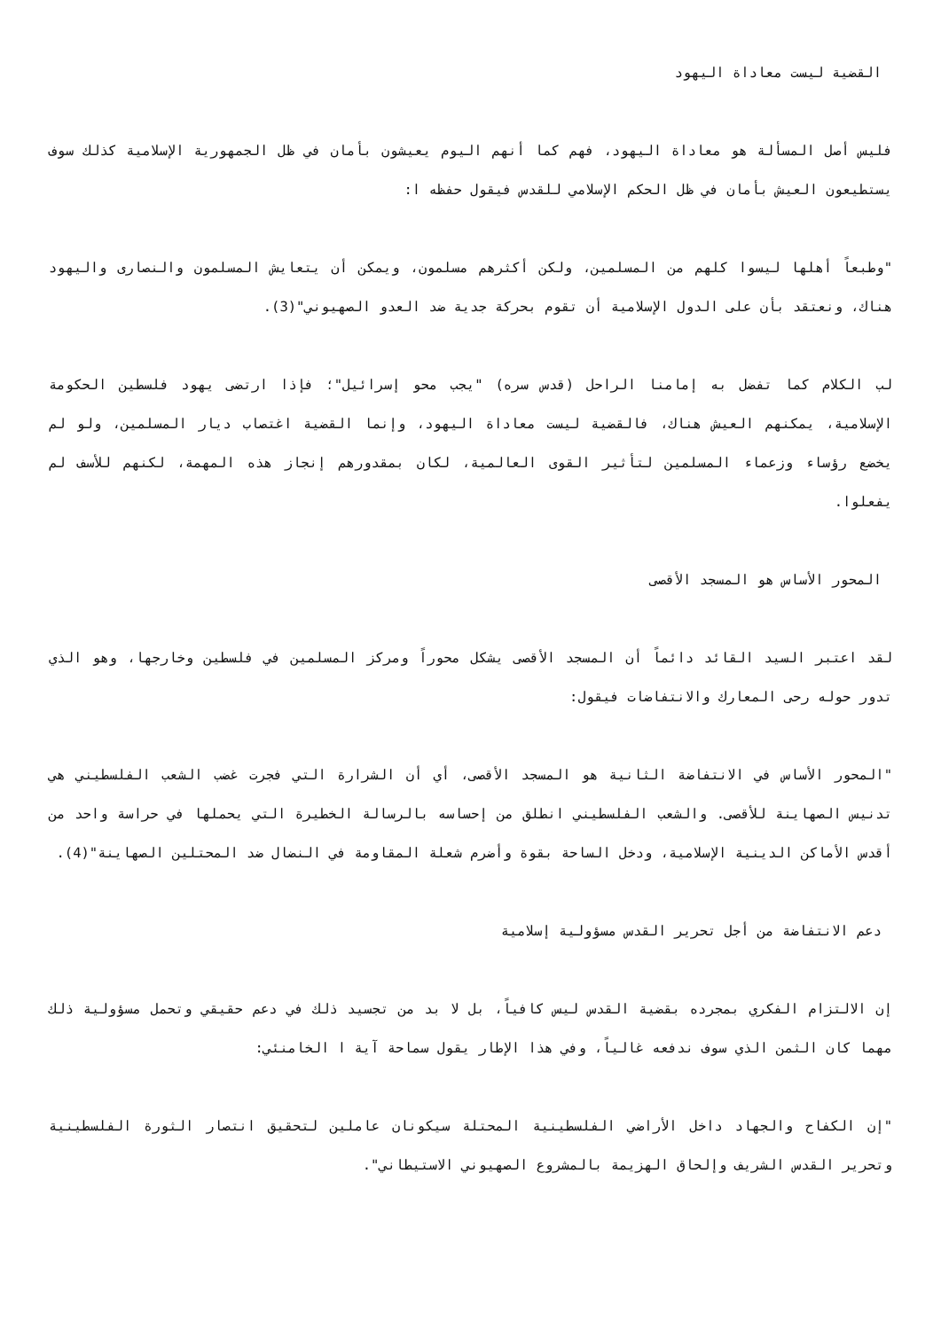القضية ليست معاداة اليهود
فليس أصل المسألة هو معاداة اليهود، فهم كما أنهم اليوم يعيشون بأمان في ظل الجمهورية الإسلامية كذلك سوف يستطيعون العيش بأمان في ظل الحكم الإسلامي للقدس فيقول حفظه ا:
"وطبعاً أهلها ليسوا كلهم من المسلمين، ولكن أكثرهم مسلمون، ويمكن أن يتعايش المسلمون والنصارى واليهود هناك، ونعتقد بأن على الدول الإسلامية أن تقوم بحركة جدية ضد العدو الصهيوني"(3).
لب الكلام كما تفضل به إمامنا الراحل (قدس سره) "يجب محو إسرائيل"؛ فإذا ارتضى يهود فلسطين الحكومة الإسلامية، يمكنهم العيش هناك، فالقضية ليست معاداة اليهود، وإنما القضية اغتصاب ديار المسلمين، ولو لم يخضع رؤساء وزعماء المسلمين لتأثير القوى العالمية، لكان بمقدورهم إنجاز هذه المهمة، لكنهم للأسف لم يفعلوا.
المحور الأساس هو المسجد الأقصى
لقد اعتبر السيد القائد دائماً أن المسجد الأقصى يشكل محوراً ومركز المسلمين في فلسطين وخارجها، وهو الذي تدور حوله رحى المعارك والانتفاضات فيقول:
"المحور الأساس في الانتفاضة الثانية هو المسجد الأقصى، أي أن الشرارة التي فجرت غضب الشعب الفلسطيني هي تدنيس الصهاينة للأقصى. والشعب الفلسطيني انطلق من إحساسه بالرسالة الخطيرة التي يحملها في حراسة واحد من أقدس الأماكن الدينية الإسلامية، ودخل الساحة بقوة وأضرم شعلة المقاومة في النضال ضد المحتلين الصهاينة"(4).
دعم الانتفاضة من أجل تحرير القدس مسؤولية إسلامية
إن الالتزام الفكري بمجرده بقضية القدس ليس كافياً، بل لا بد من تجسيد ذلك في دعم حقيقي وتحمل مسؤولية ذلك مهما كان الثمن الذي سوف ندفعه غالياً، وفي هذا الإطار يقول سماحة آية ا الخامنئي:
"إن الكفاح والجهاد داخل الأراضي الفلسطينية المحتلة سيكونان عاملين لتحقيق انتصار الثورة الفلسطينية وتحرير القدس الشريف وإلحاق الهزيمة بالمشروع الصهيوني الاستيطاني".